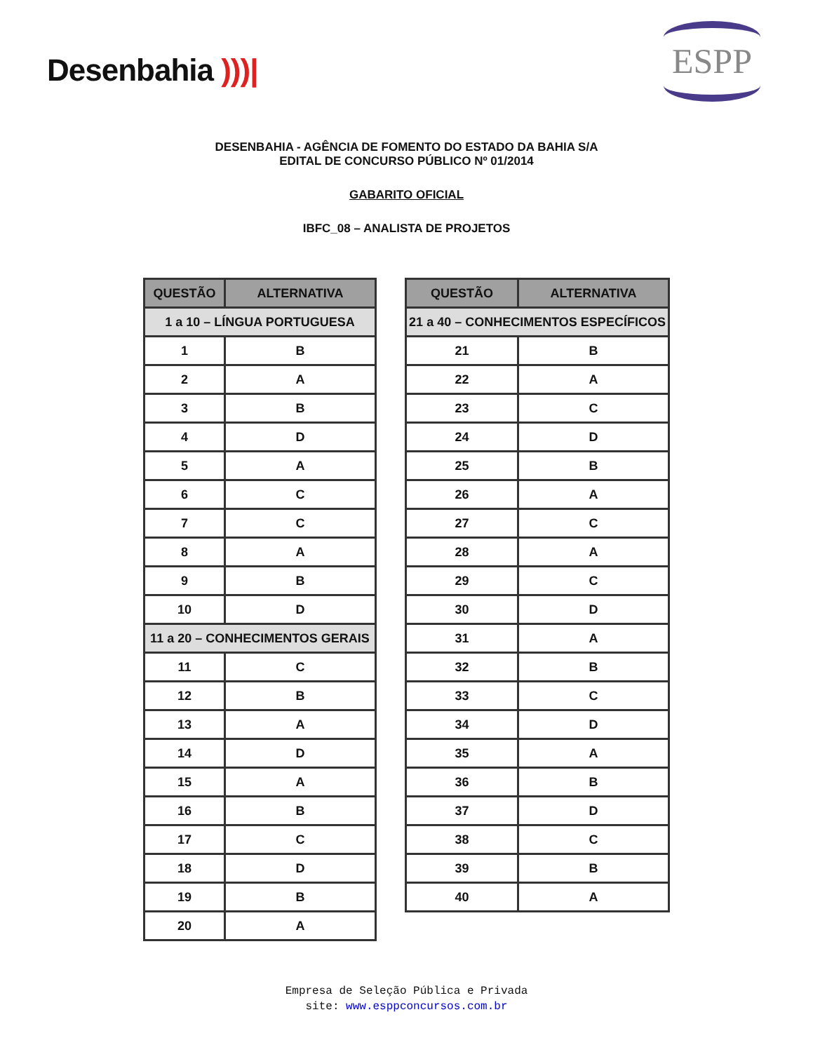Desenbahia )))|
ESPP
DESENBAHIA - AGÊNCIA DE FOMENTO DO ESTADO DA BAHIA S/A
EDITAL DE CONCURSO PÚBLICO Nº 01/2014
GABARITO OFICIAL
IBFC_08 – ANALISTA DE PROJETOS
| QUESTÃO | ALTERNATIVA |
| --- | --- |
| 1 a 10 – LÍNGUA PORTUGUESA | |
| 1 | B |
| 2 | A |
| 3 | B |
| 4 | D |
| 5 | A |
| 6 | C |
| 7 | C |
| 8 | A |
| 9 | B |
| 10 | D |
| 11 a 20 – CONHECIMENTOS GERAIS | |
| 11 | C |
| 12 | B |
| 13 | A |
| 14 | D |
| 15 | A |
| 16 | B |
| 17 | C |
| 18 | D |
| 19 | B |
| 20 | A |
| QUESTÃO | ALTERNATIVA |
| --- | --- |
| 21 a 40 – CONHECIMENTOS ESPECÍFICOS | |
| 21 | B |
| 22 | A |
| 23 | C |
| 24 | D |
| 25 | B |
| 26 | A |
| 27 | C |
| 28 | A |
| 29 | C |
| 30 | D |
| 31 | A |
| 32 | B |
| 33 | C |
| 34 | D |
| 35 | A |
| 36 | B |
| 37 | D |
| 38 | C |
| 39 | B |
| 40 | A |
Empresa de Seleção Pública e Privada
site: www.esppconcursos.com.br